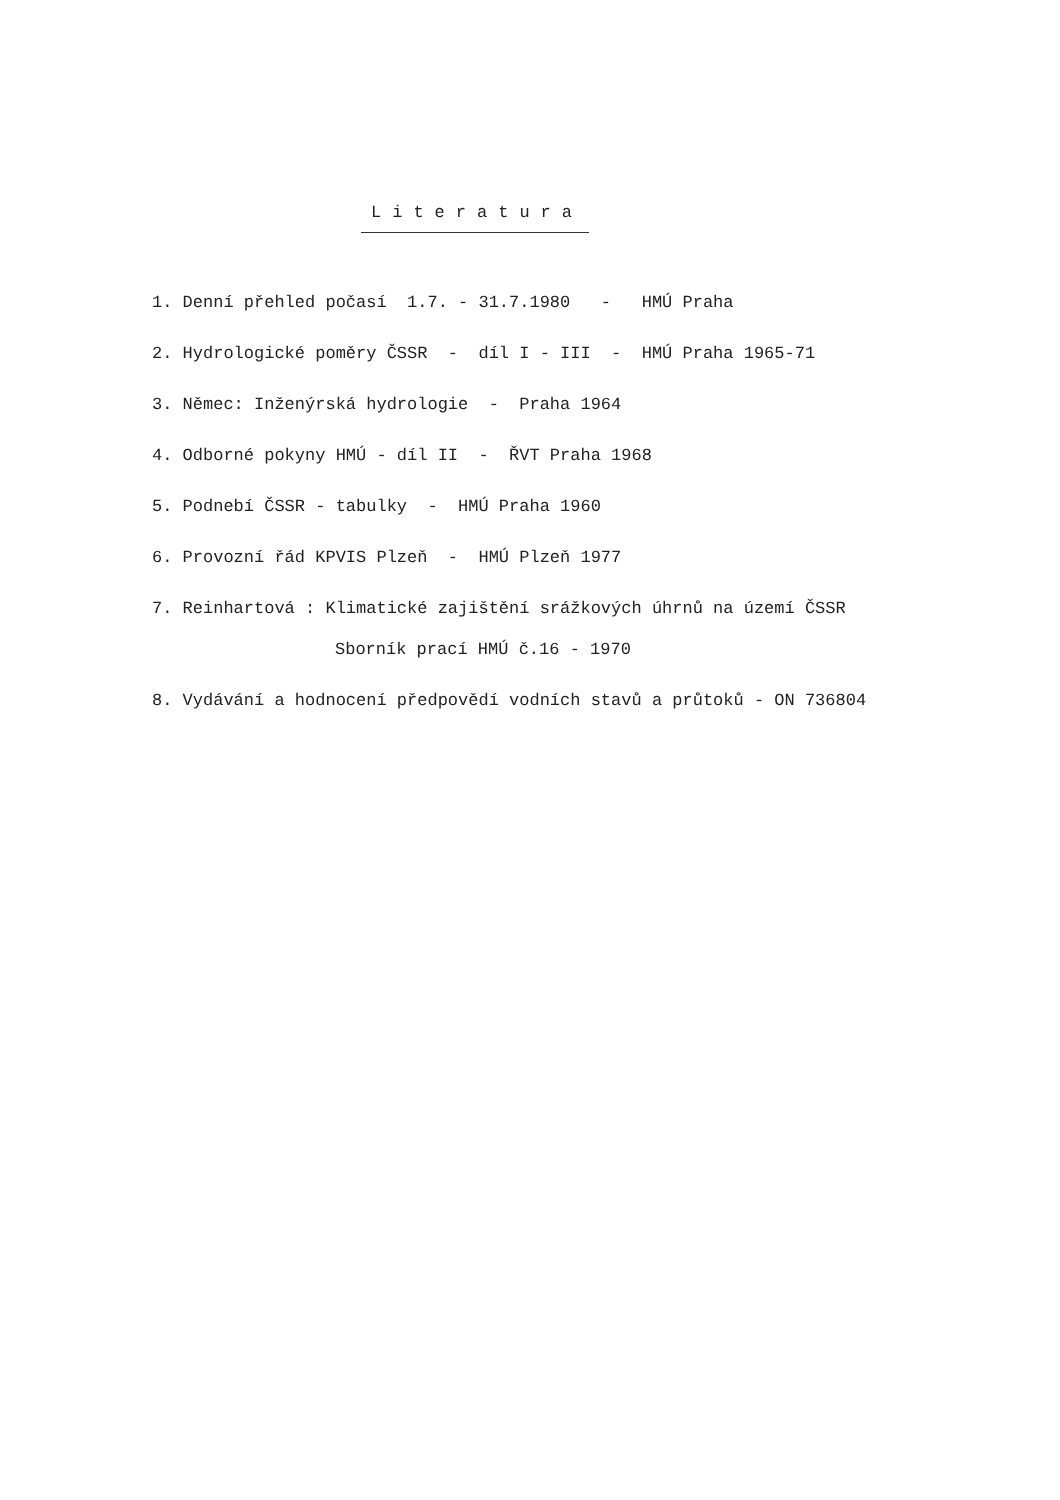Literatura
1. Denní přehled počasí 1.7. - 31.7.1980 - HMÚ Praha
2. Hydrologické poměry ČSSR - díl I - III - HMÚ Praha 1965-71
3. Němec: Inženýrská hydrologie - Praha 1964
4. Odborné pokyny HMÚ - díl II - ŘVT Praha 1968
5. Podnebí ČSSR - tabulky - HMÚ Praha 1960
6. Provozní řád KPVIS Plzeň - HMÚ Plzeň 1977
7. Reinhartová : Klimatické zajištění srážkových úhrnů na území ČSSR
Sborník prací HMÚ č.16 - 1970
8. Vydávání a hodnocení předpovědí vodních stavů a průtoků - ON 736804